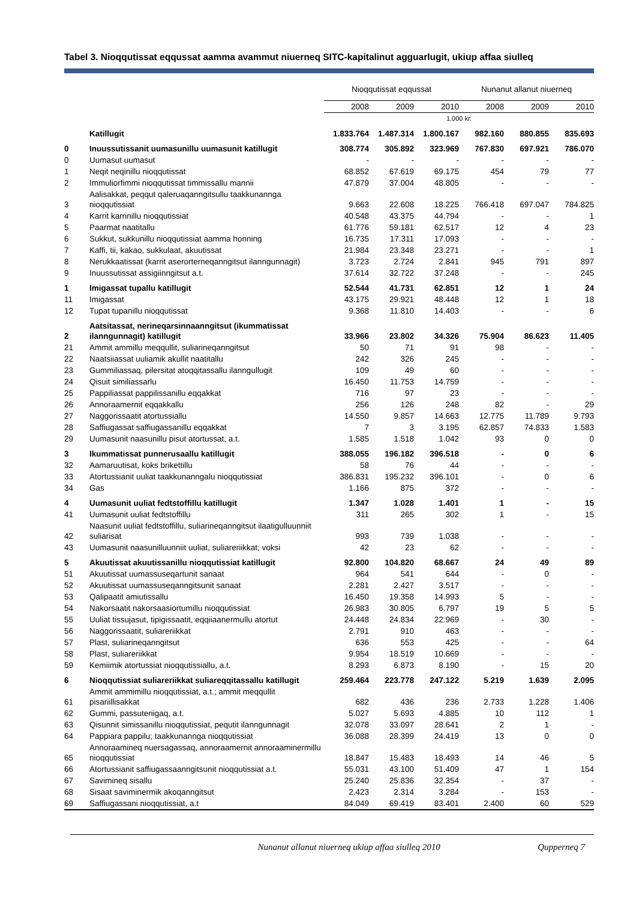Tabel 3. Nioqqutissat eqqussat aamma avammut niuerneq SITC-kapitalinut agguarlugit, ukiup affaa siulleq
| | | Nioqqutissat eqqussat | | | Nunanut allanut niuerneq | | |
| --- | --- | --- | --- | --- | --- | --- | --- |
| | | 2008 | 2009 | 2010 | 2008 | 2009 | 2010 |
| | | 1.000 kr. | | | | | |
| | Katillugit | 1.833.764 | 1.487.314 | 1.800.167 | 982.160 | 880.855 | 835.693 |
| 0 | Inuussutissanit uumasunillu uumasunit katillugit | 308.774 | 305.892 | 323.969 | 767.830 | 697.921 | 786.070 |
| 0 | Uumasut uumasut | - | - | - | - | - | - |
| 1 | Neqit neqinillu nioqqutissat | 68.852 | 67.619 | 69.175 | 454 | 79 | 77 |
| 2 | Immuliorfimmi nioqqutissat timmissallu mannii | 47.879 | 37.004 | 48.805 | - | - | - |
| 3 | Aalisakkat, peqqut qaleruaqanngitsullu taakkunannga nioqqutissiat | 9.663 | 22.608 | 18.225 | 766.418 | 697.047 | 784.825 |
| 4 | Karrit karrinillu nioqqutissiat | 40.548 | 43.375 | 44.794 | - | - | 1 |
| 5 | Paarmat naatitallu | 61.776 | 59.181 | 62.517 | 12 | 4 | 23 |
| 6 | Sukkut, sukkunillu nioqqutissiat aamma honning | 16.735 | 17.311 | 17.093 | - | - | - |
| 7 | Kaffi, tii, kakao, sukkulaat, akuutissat | 21.984 | 23.348 | 23.271 | - | - | 1 |
| 8 | Nerukkaatissat (karrit aserorterneqanngitsut ilanngunnagit) | 3.723 | 2.724 | 2.841 | 945 | 791 | 897 |
| 9 | Inuussutissat assigiinngitsut a.t. | 37.614 | 32.722 | 37.248 | - | - | 245 |
| 1 | Imigassat tupallu katillugit | 52.544 | 41.731 | 62.851 | 12 | 1 | 24 |
| 11 | Imigassat | 43.175 | 29.921 | 48.448 | 12 | 1 | 18 |
| 12 | Tupat tupanillu nioqqutissat | 9.368 | 11.810 | 14.403 | - | - | 6 |
| 2 | Aatsitassat, nerineqarsinnaanngitsut (ikummatissat ilanngunnagit) katillugit | 33.966 | 23.802 | 34.326 | 75.904 | 86.623 | 11.405 |
| 21 | Ammit ammillu meqqullit, suliarineqanngitsut | 50 | 71 | 91 | 98 | - | - |
| 22 | Naatsiiassat uuliamik akullit naatitallu | 242 | 326 | 245 | - | - | - |
| 23 | Gummiliassaq, pilersitat atoqqitassallu ilanngullugit | 109 | 49 | 60 | - | - | - |
| 24 | Qisuit similiassarlu | 16.450 | 11.753 | 14.759 | - | - | - |
| 25 | Pappiliassat pappilissanillu eqqakkat | 716 | 97 | 23 | - | - | - |
| 26 | Annoraamernit eqqakkallu | 256 | 126 | 248 | 82 | - | 29 |
| 27 | Naggorissaatit atortussiallu | 14.550 | 9.857 | 14.663 | 12.775 | 11.789 | 9.793 |
| 28 | Saffiugassat saffiugassanillu eqqakkat | 7 | 3 | 3.195 | 62.857 | 74.833 | 1.583 |
| 29 | Uumasunit naasunillu pisut atortussat, a.t. | 1.585 | 1.518 | 1.042 | 93 | 0 | 0 |
| 3 | Ikummatissat punnerusaallu katillugit | 388.055 | 196.182 | 396.518 | - | 0 | 6 |
| 32 | Aamaruutisat, koks brikettillu | 58 | 76 | 44 | - | - | - |
| 33 | Atortussianit uuliat taakkunanngalu nioqqutissiat | 386.831 | 195.232 | 396.101 | - | 0 | 6 |
| 34 | Gas | 1.166 | 875 | 372 | - | - | - |
| 4 | Uumasunit uuliat fedtstoffillu katillugit | 1.347 | 1.028 | 1.401 | 1 | - | 15 |
| 41 | Uumasunit uuliat fedtstoffillu | 311 | 265 | 302 | 1 | - | 15 |
| 42 | Naasunit uuliat fedtstoffillu, suliarineqanngitsut ilaatigulluunniit suliarisat | 993 | 739 | 1.038 | - | - | - |
| 43 | Uumasunit naasunilluunniit uuliat, suliareriikkat; voksi | 42 | 23 | 62 | - | - | - |
| 5 | Akuutissat akuutissanillu nioqqutissiat katillugit | 92.800 | 104.820 | 68.667 | 24 | 49 | 89 |
| 51 | Akuutissat uumassuseqartunit sanaat | 964 | 541 | 644 | - | 0 | - |
| 52 | Akuutissat uumassuseqanngitsunit sanaat | 2.281 | 2.427 | 3.517 | - | - | - |
| 53 | Qalipaatit amiutissallu | 16.450 | 19.358 | 14.993 | 5 | - | - |
| 54 | Nakorsaatit nakorsaasiortumillu nioqqutissiat | 26.983 | 30.805 | 6.797 | 19 | 5 | 5 |
| 55 | Uuliat tissujasut, tipigissaatit, eqqiiaanermullu atortut | 24.448 | 24.834 | 22.969 | - | 30 | - |
| 56 | Naggorissaatit, suliareriikkat | 2.791 | 910 | 463 | - | - | - |
| 57 | Plast, suliarineqanngitsut | 636 | 553 | 425 | - | - | 64 |
| 58 | Plast, suliareriikkat | 9.954 | 18.519 | 10.669 | - | - | - |
| 59 | Kemiimik atortussiat nioqqutissiallu, a.t. | 8.293 | 6.873 | 8.190 | - | 15 | 20 |
| 6 | Nioqqutissiat suliareriikkat suliareqqitassallu katillugit | 259.464 | 223.778 | 247.122 | 5.219 | 1.639 | 2.095 |
| 61 | Ammit ammimillu nioqqutissiat, a.t.; ammit meqqullit pisariillisakkat | 682 | 436 | 236 | 2.733 | 1.228 | 1.406 |
| 62 | Gummi, passuteriigaq, a.t. | 5.027 | 5.693 | 4.885 | 10 | 112 | 1 |
| 63 | Qisunnit simissanillu nioqqutissiat, pequtit ilanngunnagit | 32.078 | 33.097 | 28.641 | 2 | 1 | - |
| 64 | Pappiara pappilu; taakkunannga nioqqutissiat | 36.088 | 28.399 | 24.419 | 13 | 0 | 0 |
| 65 | Annoraamineq nuersagassaq, annoraamernit annoraaminermillu nioqqutissiat | 18.847 | 15.483 | 18.493 | 14 | 46 | 5 |
| 66 | Atortussianit saffiugassaanngitsunit nioqqutissiat a.t. | 55.031 | 43.100 | 51.409 | 47 | 1 | 154 |
| 67 | Savimineq sisallu | 25.240 | 25.836 | 32.354 | - | 37 | - |
| 68 | Sisaat saviminermik akoqanngitsut | 2.423 | 2.314 | 3.284 | - | 153 | - |
| 69 | Saffiugassani nioqqutissiat, a.t | 84.049 | 69.419 | 83.401 | 2.400 | 60 | 529 |
Nunanut allanut niuerneq ukiup affaa siulleq 2010 Qupperneq 7